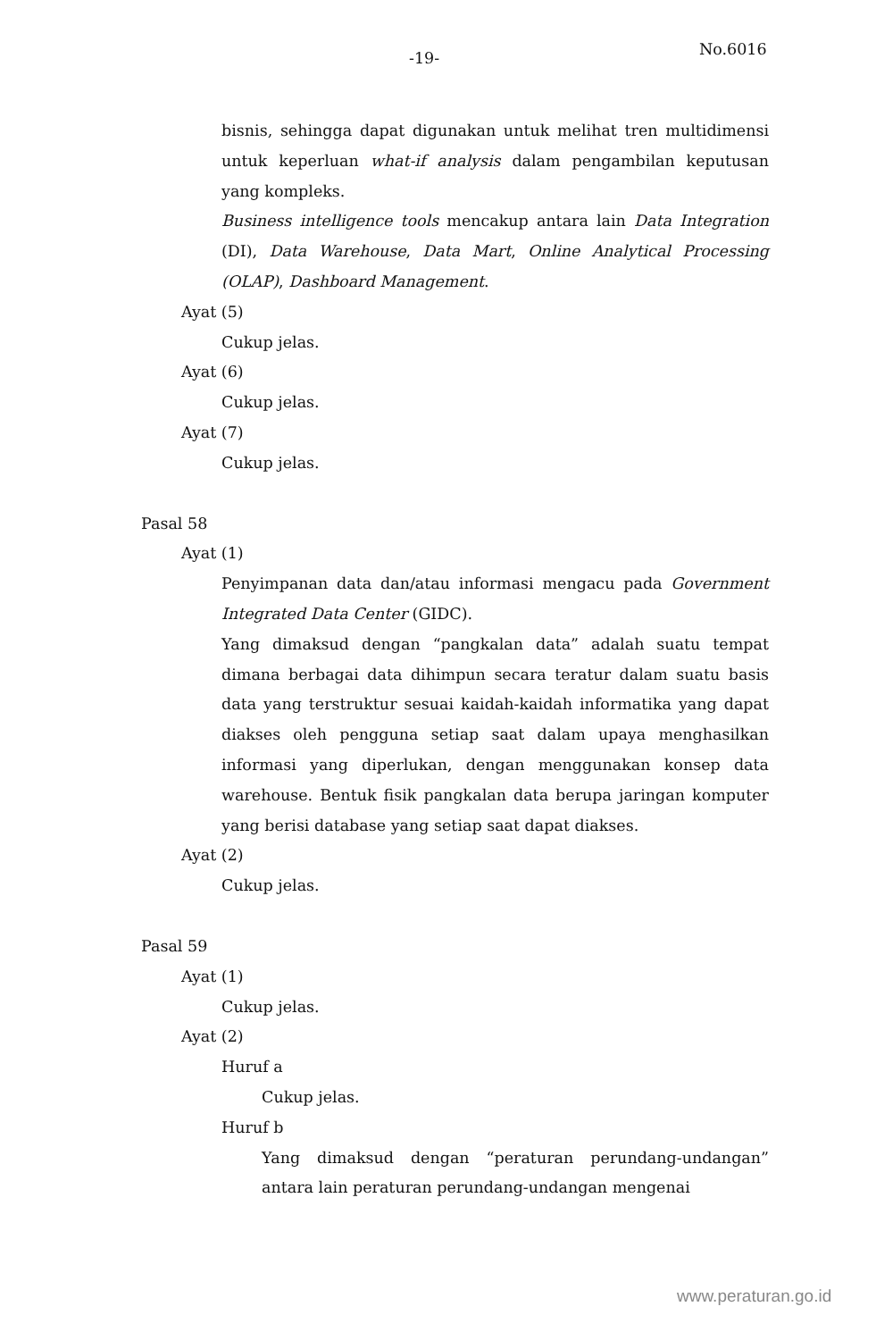-19- No.6016
bisnis, sehingga dapat digunakan untuk melihat tren multidimensi untuk keperluan what-if analysis dalam pengambilan keputusan yang kompleks.
Business intelligence tools mencakup antara lain Data Integration (DI), Data Warehouse, Data Mart, Online Analytical Processing (OLAP), Dashboard Management.
Ayat (5)
Cukup jelas.
Ayat (6)
Cukup jelas.
Ayat (7)
Cukup jelas.
Pasal 58
Ayat (1)
Penyimpanan data dan/atau informasi mengacu pada Government Integrated Data Center (GIDC).
Yang dimaksud dengan “pangkalan data” adalah suatu tempat dimana berbagai data dihimpun secara teratur dalam suatu basis data yang terstruktur sesuai kaidah-kaidah informatika yang dapat diakses oleh pengguna setiap saat dalam upaya menghasilkan informasi yang diperlukan, dengan menggunakan konsep data warehouse. Bentuk fisik pangkalan data berupa jaringan komputer yang berisi database yang setiap saat dapat diakses.
Ayat (2)
Cukup jelas.
Pasal 59
Ayat (1)
Cukup jelas.
Ayat (2)
Huruf a
Cukup jelas.
Huruf b
Yang dimaksud dengan “peraturan perundang-undangan” antara lain peraturan perundang-undangan mengenai
www.peraturan.go.id